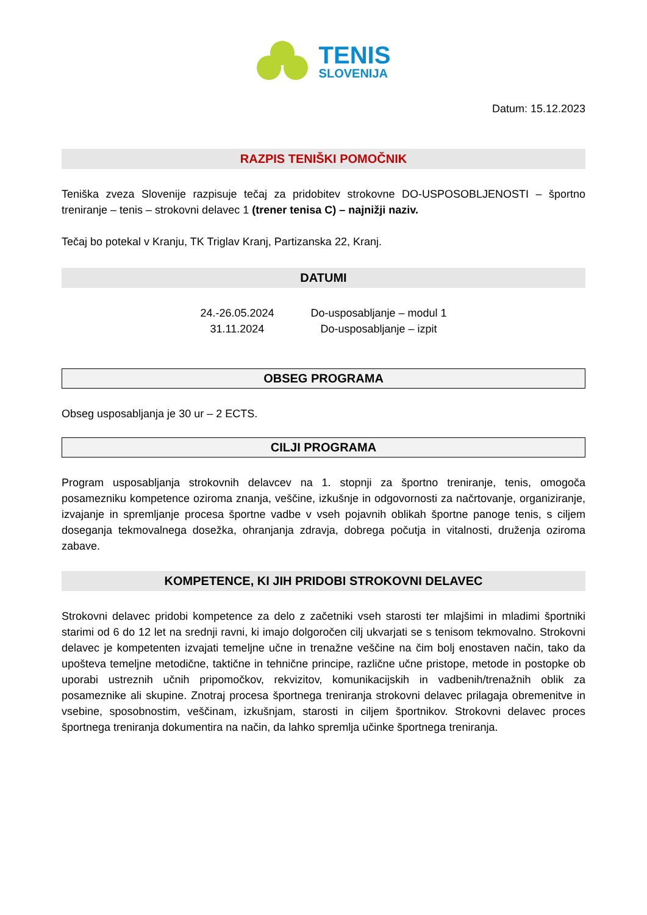TENIS
SLOVENIJA
Datum: 15.12.2023
RAZPIS TENIŠKI POMOČNIK
Teniška zveza Slovenije razpisuje tečaj za pridobitev strokovne DO-USPOSOBLJENOSTI – športno treniranje – tenis – strokovni delavec 1 (trener tenisa C) – najnižji naziv.
Tečaj bo potekal v Kranju, TK Triglav Kranj, Partizanska 22, Kranj.
DATUMI
| 24.-26.05.2024 | Do-usposabljanje – modul 1 |
| 31.11.2024 | Do-usposabljanje – izpit |
OBSEG PROGRAMA
Obseg usposabljanja je 30 ur – 2 ECTS.
CILJI PROGRAMA
Program usposabljanja strokovnih delavcev na 1. stopnji za športno treniranje, tenis, omogoča posamezniku kompetence oziroma znanja, veščine, izkušnje in odgovornosti za načrtovanje, organiziranje, izvajanje in spremljanje procesa športne vadbe v vseh pojavnih oblikah športne panoge tenis, s ciljem doseganja tekmovalnega dosežka, ohranjanja zdravja, dobrega počutja in vitalnosti, druženja oziroma zabave.
KOMPETENCE, KI JIH PRIDOBI STROKOVNI DELAVEC
Strokovni delavec pridobi kompetence za delo z začetniki vseh starosti ter mlajšimi in mladimi športniki starimi od 6 do 12 let na srednji ravni, ki imajo dolgoročen cilj ukvarjati se s tenisom tekmovalno. Strokovni delavec je kompetenten izvajati temeljne učne in trenažne veščine na čim bolj enostaven način, tako da upošteva temeljne metodične, taktične in tehnične principe, različne učne pristope, metode in postopke ob uporabi ustreznih učnih pripomočkov, rekvizitov, komunikacijskih in vadbenih/trenažnih oblik za posameznike ali skupine. Znotraj procesa športnega treniranja strokovni delavec prilagaja obremenitve in vsebine, sposobnostim, veščinam, izkušnjam, starosti in ciljem športnikov. Strokovni delavec proces športnega treniranja dokumentira na način, da lahko spremlja učinke športnega treniranja.